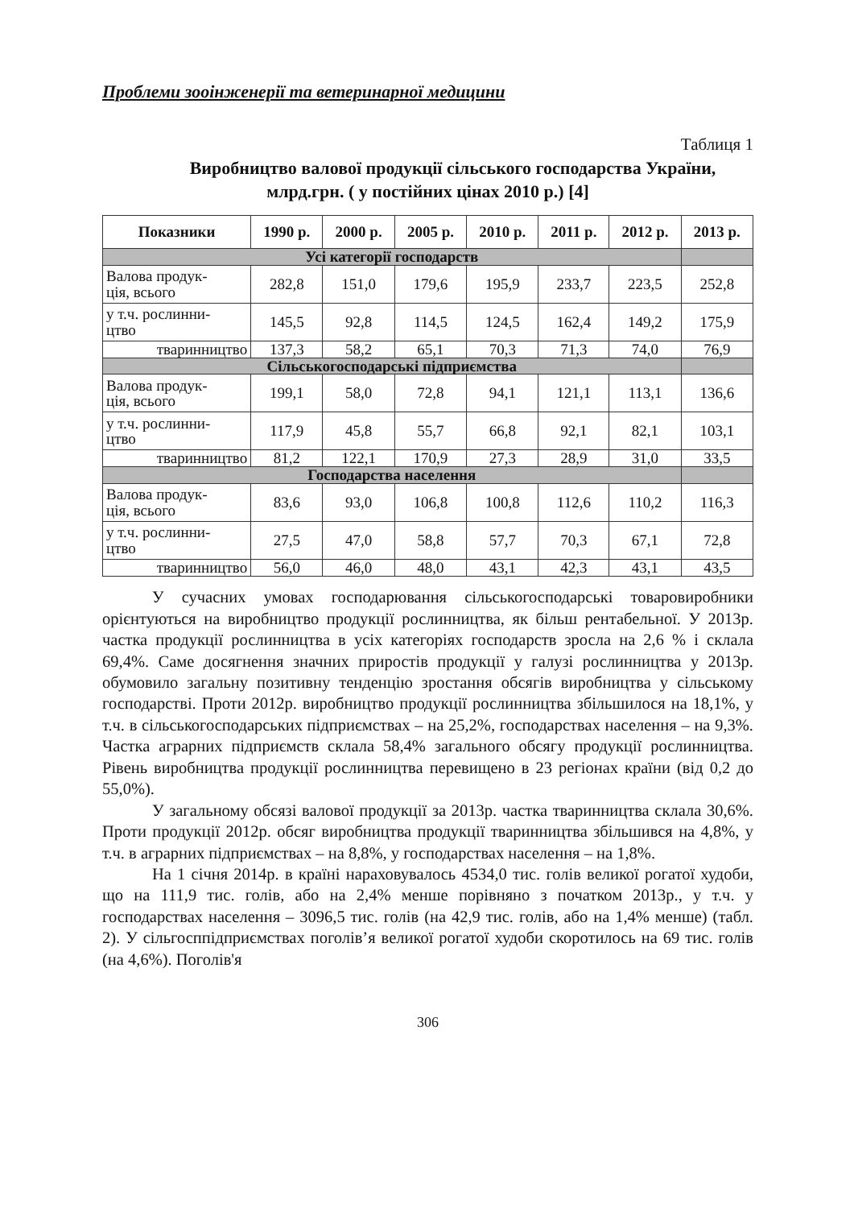Проблеми зооінженерії та ветеринарної медицини
Таблиця 1
Виробництво валової продукції сільського господарства України,
млрд.грн. ( у постійних цінах 2010 р.) [4]
| Показники | 1990 р. | 2000 р. | 2005 р. | 2010 р. | 2011 р. | 2012 р. | 2013 р. |
| --- | --- | --- | --- | --- | --- | --- | --- |
| Усі категорії господарств | | | | | | | |
| Валова продук- ція, всього | 282,8 | 151,0 | 179,6 | 195,9 | 233,7 | 223,5 | 252,8 |
| у т.ч. рослинни- цтво | 145,5 | 92,8 | 114,5 | 124,5 | 162,4 | 149,2 | 175,9 |
| тваринництво | 137,3 | 58,2 | 65,1 | 70,3 | 71,3 | 74,0 | 76,9 |
| Сільськогосподарські підприємства | | | | | | | |
| Валова продук- ція, всього | 199,1 | 58,0 | 72,8 | 94,1 | 121,1 | 113,1 | 136,6 |
| у т.ч. рослинни- цтво | 117,9 | 45,8 | 55,7 | 66,8 | 92,1 | 82,1 | 103,1 |
| тваринництво | 81,2 | 122,1 | 170,9 | 27,3 | 28,9 | 31,0 | 33,5 |
| Господарства населення | | | | | | | |
| Валова продук- ція, всього | 83,6 | 93,0 | 106,8 | 100,8 | 112,6 | 110,2 | 116,3 |
| у т.ч. рослинни- цтво | 27,5 | 47,0 | 58,8 | 57,7 | 70,3 | 67,1 | 72,8 |
| тваринництво | 56,0 | 46,0 | 48,0 | 43,1 | 42,3 | 43,1 | 43,5 |
У сучасних умовах господарювання сільськогосподарські товаровиробники орієнтуються на виробництво продукції рослинництва, як більш рентабельної. У 2013р. частка продукції рослинництва в усіх категоріях господарств зросла на 2,6 % і склала 69,4%. Саме досягнення значних приростів продукції у галузі рослинництва у 2013р. обумовило загальну позитивну тенденцію зростання обсягів виробництва у сільському господарстві. Проти 2012р. виробництво продукції рослинництва збільшилося на 18,1%, у т.ч. в сільськогосподарських підприємствах – на 25,2%, господарствах населення – на 9,3%. Частка аграрних підприємств склала 58,4% загального обсягу продукції рослинництва. Рівень виробництва продукції рослинництва перевищено в 23 регіонах країни (від 0,2 до 55,0%).
У загальному обсязі валової продукції за 2013р. частка тваринництва склала 30,6%. Проти продукції 2012р. обсяг виробництва продукції тваринництва збільшився на 4,8%, у т.ч. в аграрних підприємствах – на 8,8%, у господарствах населення – на 1,8%.
На 1 січня 2014р. в країні нараховувалось 4534,0 тис. голів великої рогатої худоби, що на 111,9 тис. голів, або на 2,4% менше порівняно з початком 2013р., у т.ч. у господарствах населення – 3096,5 тис. голів (на 42,9 тис. голів, або на 1,4% менше) (табл. 2). У сільгосппідприємствах поголів’я великої рогатої худоби скоротилось на 69 тис. голів (на 4,6%). Поголів'я
306